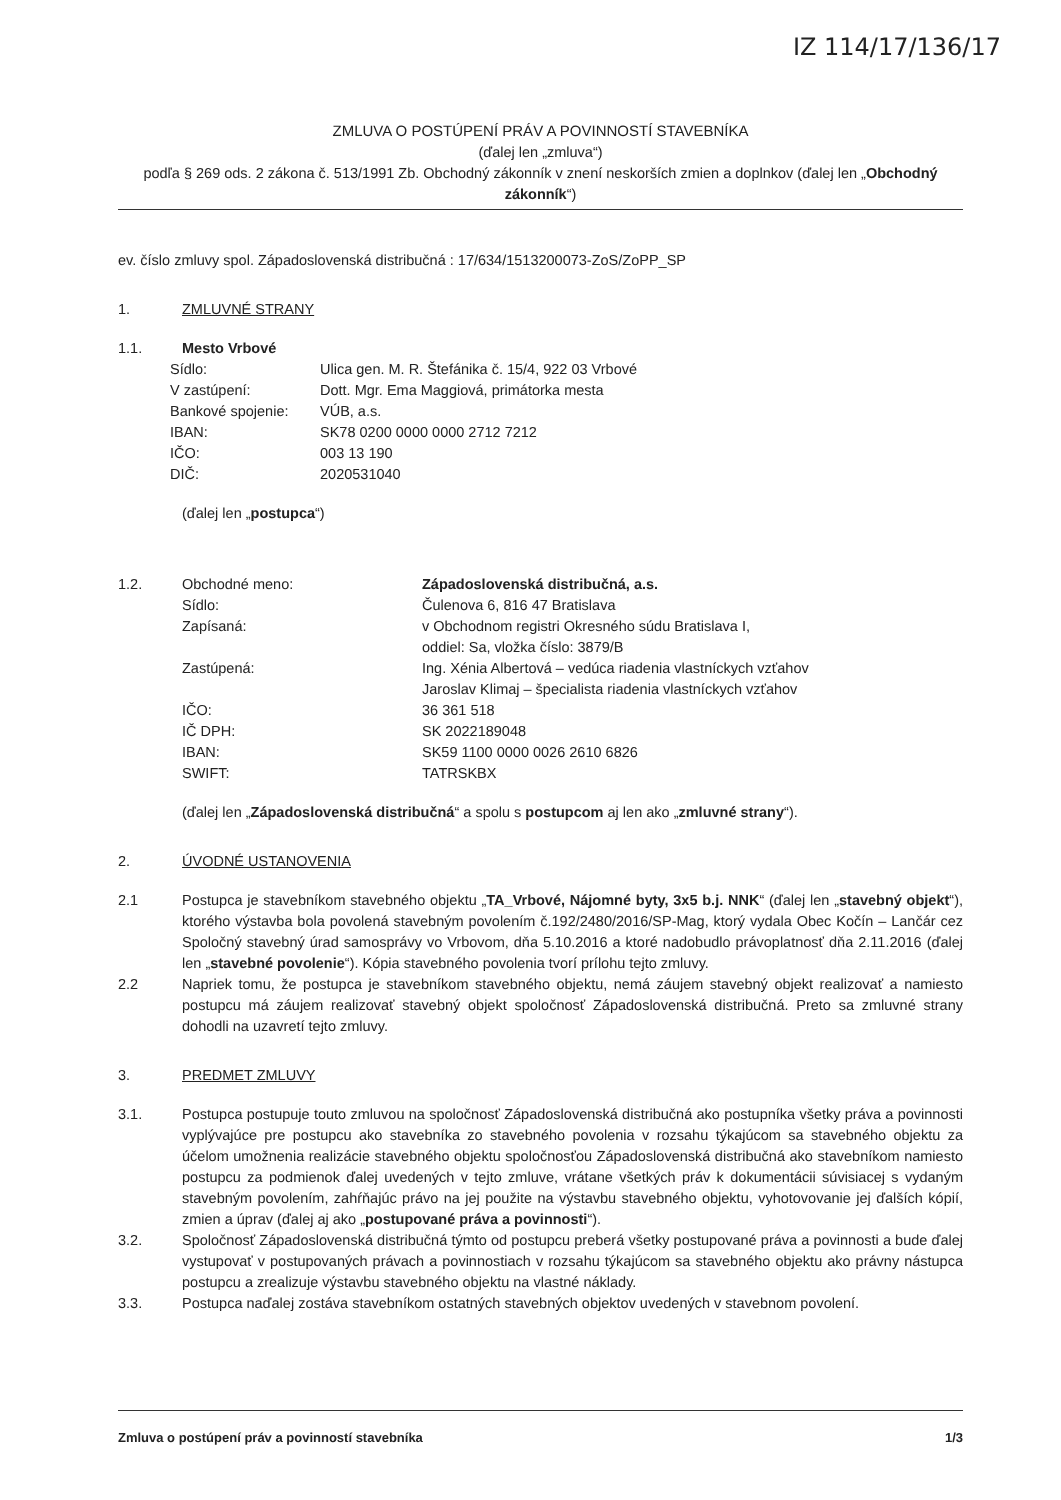IZ 114/17/136/17
ZMLUVA O POSTÚPENÍ PRÁV A POVINNOSTÍ STAVEBNÍKA
(ďalej len „zmluva“)
podľa § 269 ods. 2 zákona č. 513/1991 Zb. Obchodný zákonník v znení neskorších zmien a doplnkov (ďalej len „Obchodný zákonník“)
ev. číslo zmluvy spol. Západoslovenská distribučná : 17/634/1513200073-ZoS/ZoPP_SP
1. ZMLUVNÉ STRANY
1.1. Mesto Vrbové
| Sídlo: | Ulica gen. M. R. Štefánika č. 15/4, 922 03 Vrbové |
| V zastúpení: | Dott. Mgr. Ema Maggiová, primátorka mesta |
| Bankové spojenie: | VÚB, a.s. |
| IBAN: | SK78 0200 0000 0000 2712 7212 |
| IČO: | 003 13 190 |
| DIČ: | 2020531040 |
(ďalej len „postupca“)
1.2.
| Obchodné meno: | Západoslovenská distribučná, a.s. |
| Sídlo: | Čulenova 6, 816 47 Bratislava |
| Zapísaná: | v Obchodnom registri Okresného súdu Bratislava I, oddiel: Sa, vložka číslo: 3879/B |
| Zastúpená: | Ing. Xénia Albertová – vedúca riadenia vlastníckych vzťahov Jaroslav Klimaj – špecialista riadenia vlastníckych vzťahov |
| IČO: | 36 361 518 |
| IČ DPH: | SK 2022189048 |
| IBAN: | SK59 1100 0000 0026 2610 6826 |
| SWIFT: | TATRSKBX |
(ďalej len „Západoslovenská distribučná“ a spolu s postupcom aj len ako „zmluvné strany“).
2. ÚVODNÉ USTANOVENIA
2.1 Postupca je stavebníkom stavebného objektu „TA_Vrbové, Nájomné byty, 3x5 b.j. NNK“ (ďalej len „stavebný objekt“), ktorého výstavba bola povolená stavebným povolením č.192/2480/2016/SP-Mag, ktorý vydala Obec Kočín – Lančár cez Spoločný stavebný úrad samosprávy vo Vrbovom, dňa 5.10.2016 a ktoré nadobudlo právoplatnosť dňa 2.11.2016 (ďalej len „stavebné povolenie“). Kópia stavebného povolenia tvorí prílohu tejto zmluvy.
2.2 Napriek tomu, že postupca je stavebníkom stavebného objektu, nemá záujem stavebný objekt realizovať a namiesto postupcu má záujem realizovať stavebný objekt spoločnosť Západoslovenská distribučná. Preto sa zmluvné strany dohodli na uzavretí tejto zmluvy.
3. PREDMET ZMLUVY
3.1. Postupca postupuje touto zmluvou na spoločnosť Západoslovenská distribučná ako postupníka všetky práva a povinnosti vyplývajúce pre postupcu ako stavebníka zo stavebného povolenia v rozsahu týkajúcom sa stavebného objektu za účelom umožnenia realizácie stavebného objektu spoločnosťou Západoslovenská distribučná ako stavebníkom namiesto postupcu za podmienok ďalej uvedených v tejto zmluve, vrátane všetkých práv k dokumentácii súvisiacej s vydaným stavebným povolením, zahŕňajúc právo na jej použite na výstavbu stavebného objektu, vyhotovovanie jej ďalších kópií, zmien a úprav (ďalej aj ako „postupované práva a povinnosti“).
3.2. Spoločnosť Západoslovenská distribučná týmto od postupcu preberá všetky postupované práva a povinnosti a bude ďalej vystupovať v postupovaných právach a povinnostiach v rozsahu týkajúcom sa stavebného objektu ako právny nástupca postupcu a zrealizuje výstavbu stavebného objektu na vlastné náklady.
3.3. Postupca naďalej zostáva stavebníkom ostatných stavebných objektov uvedených v stavebnom povolení.
Zmluva o postúpení práv a povinností stavebníka 1/3